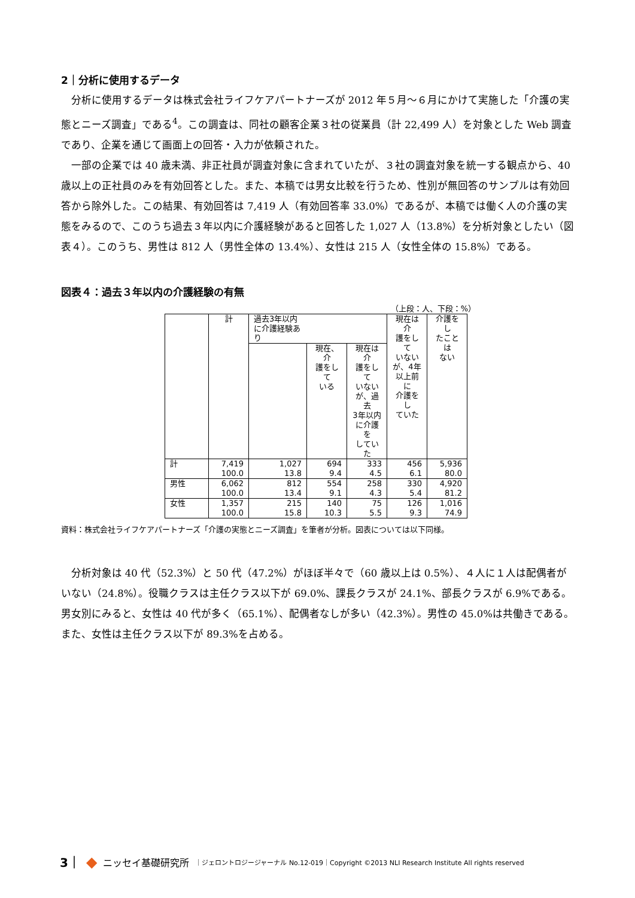2｜分析に使用するデータ
分析に使用するデータは株式会社ライフケアパートナーズが 2012 年５月～６月にかけて実施した「介護の実態とニーズ調査」である<sup>4</sup>。この調査は、同社の顧客企業３社の従業員（計 22,499 人）を対象とした Web 調査であり、企業を通じて画面上の回答・入力が依頼された。
一部の企業では 40 歳未満、非正社員が調査対象に含まれていたが、３社の調査対象を統一する観点から、40 歳以上の正社員のみを有効回答とした。また、本稿では男女比較を行うため、性別が無回答のサンプルは有効回答から除外した。この結果、有効回答は 7,419 人（有効回答率 33.0%）であるが、本稿では働く人の介護の実態をみるので、このうち過去３年以内に介護経験があると回答した 1,027 人（13.8%）を分析対象としたい（図表４）。このうち、男性は 812 人（男性全体の 13.4%）、女性は 215 人（女性全体の 15.8%）である。
図表４：過去３年以内の介護経験の有無
（上段：人、下段：%）
| | 計 | 過去3年以内 に介護経験あ り | | | 現在は介 護をして いない が、4年 以上前に 介護をし ていた | 介護をし たことは ない |
| --- | --- | --- | --- | --- | --- | --- |
| | | | 現在、介 護をして いる | 現在は介 護をして いない が、過去 3年以内 に介護を していた | | |
| 計 | 7,419 100.0 | 1,027 13.8 | 694 9.4 | 333 4.5 | 456 6.1 | 5,936 80.0 |
| 男性 | 6,062 100.0 | 812 13.4 | 554 9.1 | 258 4.3 | 330 5.4 | 4,920 81.2 |
| 女性 | 1,357 100.0 | 215 15.8 | 140 10.3 | 75 5.5 | 126 9.3 | 1,016 74.9 |
資料：株式会社ライフケアパートナーズ「介護の実態とニーズ調査」を筆者が分析。図表については以下同様。
分析対象は 40 代（52.3%）と 50 代（47.2%）がほぼ半々で（60 歳以上は 0.5%）、４人に１人は配偶者がいない（24.8%）。役職クラスは主任クラス以下が 69.0%、課長クラスが 24.1%、部長クラスが 6.9%である。男女別にみると、女性は 40 代が多く（65.1%）、配偶者なしが多い（42.3%）。男性の 45.0%は共働きである。また、女性は主任クラス以下が 89.3%を占める。
3｜ ◆ ニッセイ基礎研究所 ｜ジェロントロジージャーナル No.12-019｜Copyright ©2013 NLI Research Institute All rights reserved